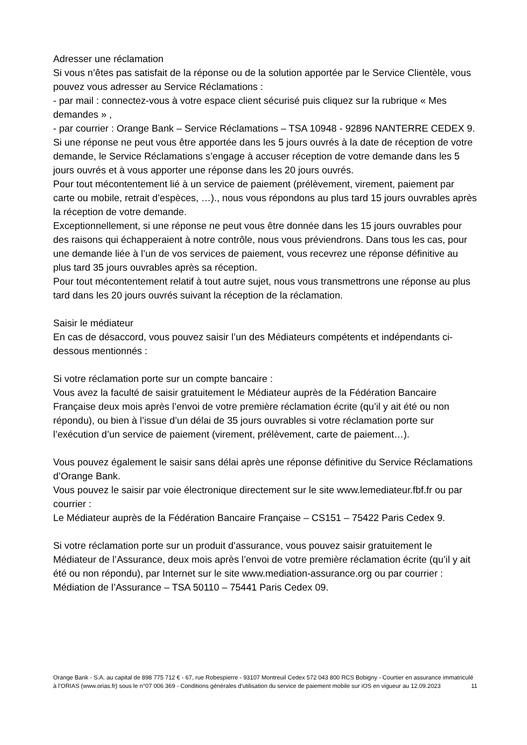Adresser une réclamation
Si vous n’êtes pas satisfait de la réponse ou de la solution apportée par le Service Clientèle, vous pouvez vous adresser au Service Réclamations :
- par mail : connectez-vous à votre espace client sécurisé puis cliquez sur la rubrique « Mes demandes » ,
- par courrier : Orange Bank – Service Réclamations – TSA 10948 - 92896 NANTERRE CEDEX 9.
Si une réponse ne peut vous être apportée dans les 5 jours ouvrés à la date de réception de votre demande, le Service Réclamations s’engage à accuser réception de votre demande dans les 5 jours ouvrés et à vous apporter une réponse dans les 20 jours ouvrés.
Pour tout mécontentement lié à un service de paiement (prélèvement, virement, paiement par carte ou mobile, retrait d’espèces, …)., nous vous répondons au plus tard 15 jours ouvrables après la réception de votre demande.
Exceptionnellement, si une réponse ne peut vous être donnée dans les 15 jours ouvrables pour des raisons qui échapperaient à notre contrôle, nous vous préviendrons. Dans tous les cas, pour une demande liée à l’un de vos services de paiement, vous recevrez une réponse définitive au plus tard 35 jours ouvrables après sa réception.
Pour tout mécontentement relatif à tout autre sujet, nous vous transmettrons une réponse au plus tard dans les 20 jours ouvrés suivant la réception de la réclamation.
Saisir le médiateur
En cas de désaccord, vous pouvez saisir l’un des Médiateurs compétents et indépendants ci-dessous mentionnés :
Si votre réclamation porte sur un compte bancaire :
Vous avez la faculté de saisir gratuitement le Médiateur auprès de la Fédération Bancaire Française deux mois après l’envoi de votre première réclamation écrite (qu’il y ait été ou non répondu), ou bien à l’issue d’un délai de 35 jours ouvrables si votre réclamation porte sur l’exécution d’un service de paiement (virement, prélèvement, carte de paiement…).
Vous pouvez également le saisir sans délai après une réponse définitive du Service Réclamations d’Orange Bank.
Vous pouvez le saisir par voie électronique directement sur le site www.lemediateur.fbf.fr ou par courrier :
Le Médiateur auprès de la Fédération Bancaire Française – CS151 – 75422 Paris Cedex 9.
Si votre réclamation porte sur un produit d’assurance, vous pouvez saisir gratuitement le Médiateur de l’Assurance, deux mois après l’envoi de votre première réclamation écrite (qu’il y ait été ou non répondu), par Internet sur le site www.mediation-assurance.org ou par courrier : Médiation de l’Assurance – TSA 50110 – 75441 Paris Cedex 09.
Orange Bank - S.A. au capital de 898 775 712 € - 67, rue Robespierre - 93107 Montreuil Cedex 572 043 800 RCS Bobigny - Courtier en assurance immatriculé à l’ORIAS (www.orias.fr) sous le n°07 006 369 - Conditions générales d'utilisation du service de paiement mobile sur iOS en vigueur au 12.09.2023 11